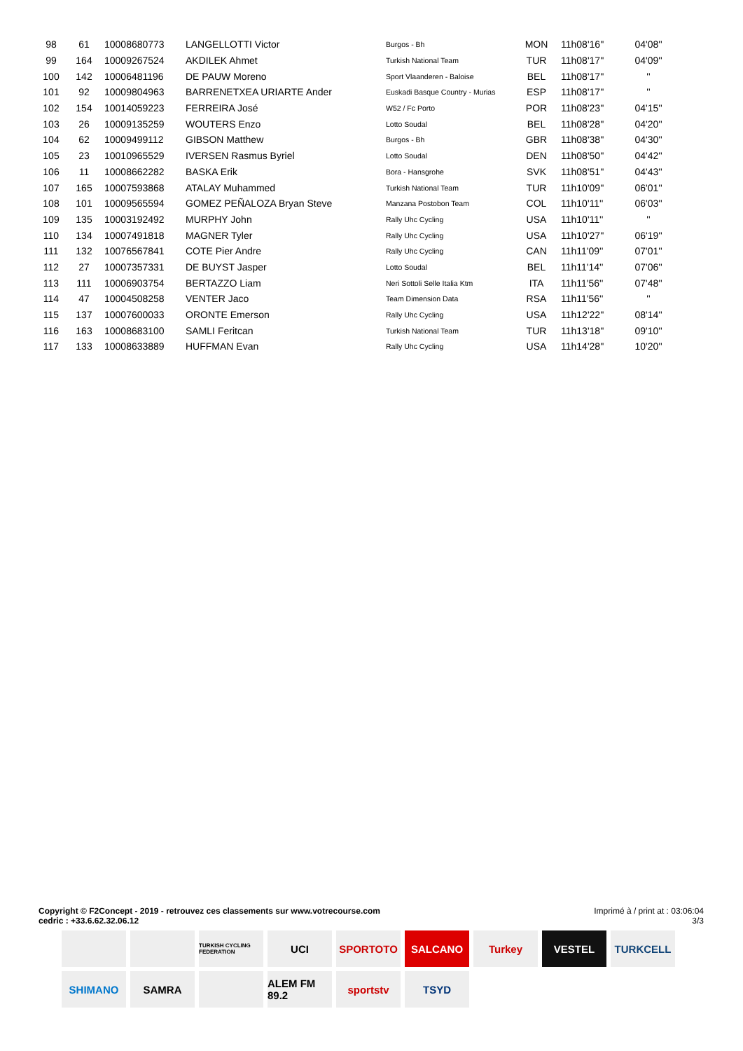| 98 | 61 | 10008680773 | LANGELLOTTI Victor | Burgos - Bh | MON | 11h08'16'' | 04'08'' |
| 99 | 164 | 10009267524 | AKDILEK Ahmet | Turkish National Team | TUR | 11h08'17'' | 04'09'' |
| 100 | 142 | 10006481196 | DE PAUW Moreno | Sport Vlaanderen - Baloise | BEL | 11h08'17'' | '' |
| 101 | 92 | 10009804963 | BARRENETXEA URIARTE Ander | Euskadi Basque Country - Murias | ESP | 11h08'17'' | '' |
| 102 | 154 | 10014059223 | FERREIRA José | W52 / Fc Porto | POR | 11h08'23'' | 04'15'' |
| 103 | 26 | 10009135259 | WOUTERS Enzo | Lotto Soudal | BEL | 11h08'28'' | 04'20'' |
| 104 | 62 | 10009499112 | GIBSON Matthew | Burgos - Bh | GBR | 11h08'38'' | 04'30'' |
| 105 | 23 | 10010965529 | IVERSEN Rasmus Byriel | Lotto Soudal | DEN | 11h08'50'' | 04'42'' |
| 106 | 11 | 10008662282 | BASKA Erik | Bora - Hansgrohe | SVK | 11h08'51'' | 04'43'' |
| 107 | 165 | 10007593868 | ATALAY Muhammed | Turkish National Team | TUR | 11h10'09'' | 06'01'' |
| 108 | 101 | 10009565594 | GOMEZ PEÑALOZA Bryan Steve | Manzana Postobon Team | COL | 11h10'11'' | 06'03'' |
| 109 | 135 | 10003192492 | MURPHY John | Rally Uhc Cycling | USA | 11h10'11'' | '' |
| 110 | 134 | 10007491818 | MAGNER Tyler | Rally Uhc Cycling | USA | 11h10'27'' | 06'19'' |
| 111 | 132 | 10076567841 | COTE Pier Andre | Rally Uhc Cycling | CAN | 11h11'09'' | 07'01'' |
| 112 | 27 | 10007357331 | DE BUYST Jasper | Lotto Soudal | BEL | 11h11'14'' | 07'06'' |
| 113 | 111 | 10006903754 | BERTAZZO Liam | Neri Sottoli Selle Italia Ktm | ITA | 11h11'56'' | 07'48'' |
| 114 | 47 | 10004508258 | VENTER Jaco | Team Dimension Data | RSA | 11h11'56'' | '' |
| 115 | 137 | 10007600033 | ORONTE Emerson | Rally Uhc Cycling | USA | 11h12'22'' | 08'14'' |
| 116 | 163 | 10008683100 | SAMLI Feritcan | Turkish National Team | TUR | 11h13'18'' | 09'10'' |
| 117 | 133 | 10008633889 | HUFFMAN Evan | Rally Uhc Cycling | USA | 11h14'28'' | 10'20'' |
Copyright © F2Concept - 2019 - retrouvez ces classements sur www.votrecourse.com
cedric : +33.6.62.32.06.12
Imprimé à / print at : 03:06:04
3/3
TURKISH CYCLING FEDERATION
UCI
SPORTOTO
SALCANO
Turkey
VESTEL
TURKCELL
SHIMANO
SAMRA
ALEM FM 89.2
sportstv
TSYD